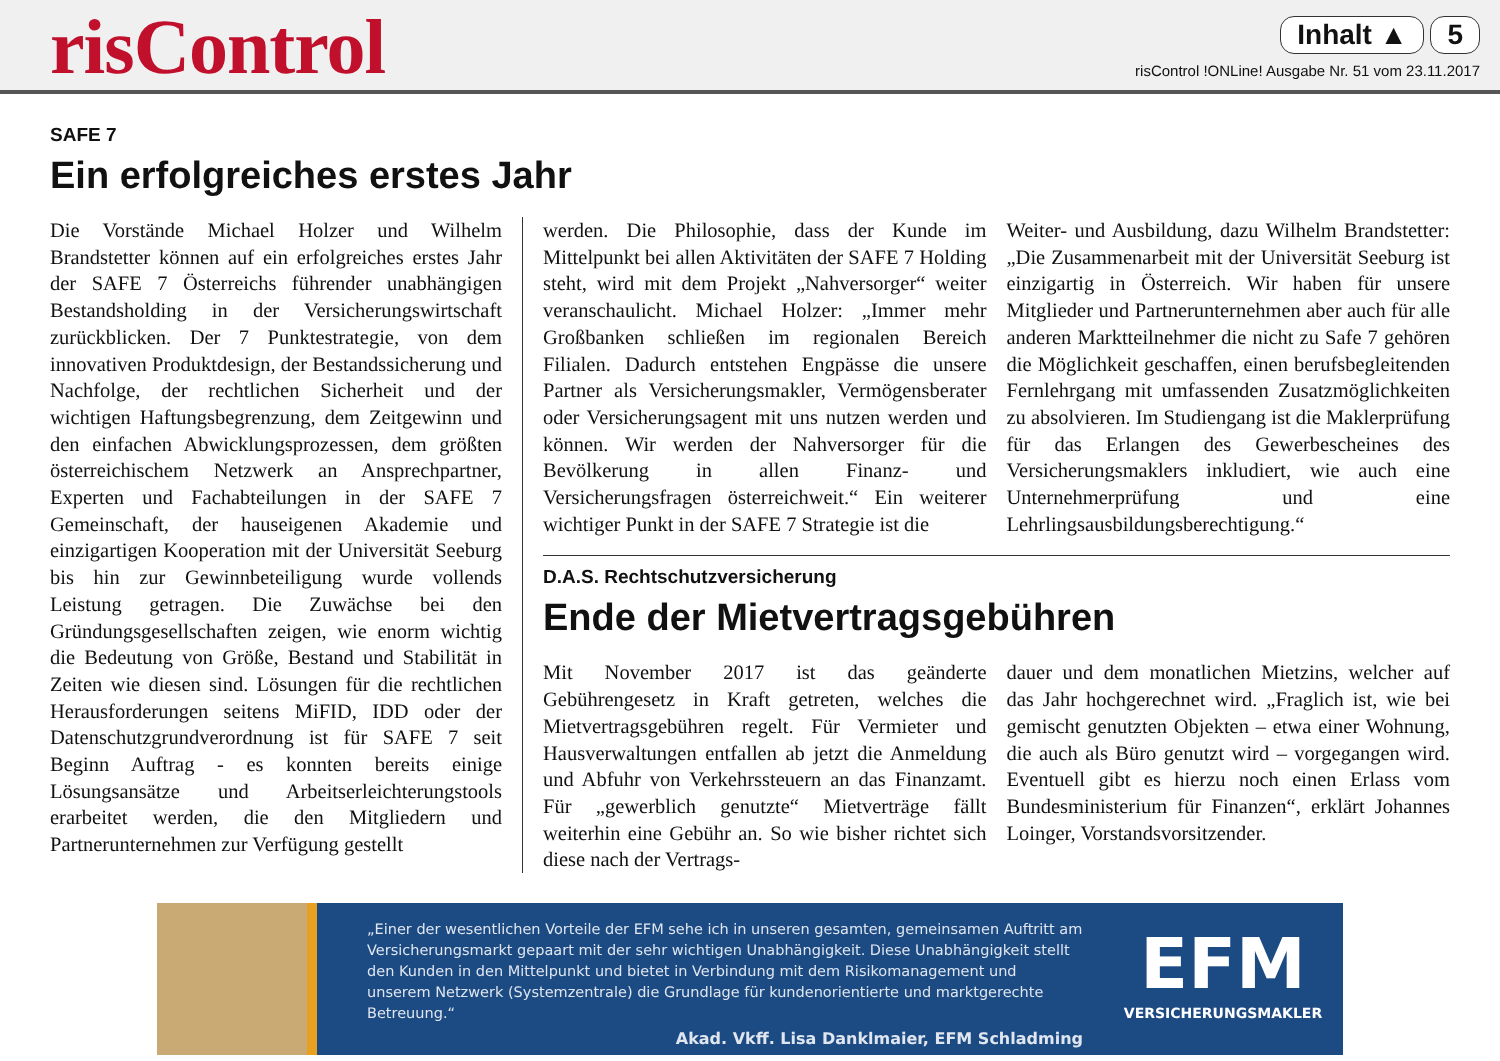risControl
Inhalt ▲ 5
risControl !ONLine! Ausgabe Nr. 51 vom 23.11.2017
SAFE 7
Ein erfolgreiches erstes Jahr
Die Vorstände Michael Holzer und Wilhelm Brandstetter können auf ein erfolgreiches erstes Jahr der SAFE 7 Österreichs führender unabhängigen Bestandsholding in der Versicherungswirtschaft zurückblicken. Der 7 Punktestrategie, von dem innovativen Produktdesign, der Bestandssicherung und Nachfolge, der rechtlichen Sicherheit und der wichtigen Haftungsbegrenzung, dem Zeitgewinn und den einfachen Abwicklungsprozessen, dem größten österreichischem Netzwerk an Ansprechpartner, Experten und Fachabteilungen in der SAFE 7 Gemeinschaft, der hauseigenen Akademie und einzigartigen Kooperation mit der Universität Seeburg bis hin zur Gewinnbeteiligung wurde vollends Leistung getragen. Die Zuwächse bei den Gründungsgesellschaften zeigen, wie enorm wichtig die Bedeutung von Größe, Bestand und Stabilität in Zeiten wie diesen sind. Lösungen für die rechtlichen Herausforderungen seitens MiFID, IDD oder der Datenschutzgrundverordnung ist für SAFE 7 seit Beginn Auftrag - es konnten bereits einige Lösungsansätze und Arbeitserleichterungstools erarbeitet werden, die den Mitgliedern und Partnerunternehmen zur Verfügung gestellt
werden. Die Philosophie, dass der Kunde im Mittelpunkt bei allen Aktivitäten der SAFE 7 Holding steht, wird mit dem Projekt „Nahversorger“ weiter veranschaulicht. Michael Holzer: „Immer mehr Großbanken schließen im regionalen Bereich Filialen. Dadurch entstehen Engpässe die unsere Partner als Versicherungsmakler, Vermögensberater oder Versicherungsagent mit uns nutzen werden und können. Wir werden der Nahversorger für die Bevölkerung in allen Finanz- und Versicherungsfragen österreichweit.“ Ein weiterer wichtiger Punkt in der SAFE 7 Strategie ist die
Weiter- und Ausbildung, dazu Wilhelm Brandstetter: „Die Zusammenarbeit mit der Universität Seeburg ist einzigartig in Österreich. Wir haben für unsere Mitglieder und Partnerunternehmen aber auch für alle anderen Marktteilnehmer die nicht zu Safe 7 gehören die Möglichkeit geschaffen, einen berufsbegleitenden Fernlehrgang mit umfassenden Zusatzmöglichkeiten zu absolvieren. Im Studiengang ist die Maklerprüfung für das Erlangen des Gewerbescheines des Versicherungsmaklers inkludiert, wie auch eine Unternehmerprüfung und eine Lehrlingsausbildungsberechtigung.“
D.A.S. Rechtschutzversicherung
Ende der Mietvertragsgebühren
Mit November 2017 ist das geänderte Gebührengesetz in Kraft getreten, welches die Mietvertragsgebühren regelt. Für Vermieter und Hausverwaltungen entfallen ab jetzt die Anmeldung und Abfuhr von Verkehrssteuern an das Finanzamt. Für „gewerblich genutzte“ Mietverträge fällt weiterhin eine Gebühr an. So wie bisher richtet sich diese nach der Vertrags-
dauer und dem monatlichen Mietzins, welcher auf das Jahr hochgerechnet wird. „Fraglich ist, wie bei gemischt genutzten Objekten – etwa einer Wohnung, die auch als Büro genutzt wird – vorgegangen wird. Eventuell gibt es hierzu noch einen Erlass vom Bundesministerium für Finanzen“, erklärt Johannes Loinger, Vorstandsvorsitzender.
„Einer der wesentlichen Vorteile der EFM sehe ich in unseren gesamten, gemeinsamen Auftritt am Versicherungsmarkt gepaart mit der sehr wichtigen Unabhängigkeit. Diese Unabhängigkeit stellt den Kunden in den Mittelpunkt und bietet in Verbindung mit dem Risikomanagement und unserem Netzwerk (Systemzentrale) die Grundlage für kundenorientierte und marktgerechte Betreuung.“
Akad. Vkff. Lisa Danklmaier, EFM Schladming
EFM
VERSICHERUNGSMAKLER